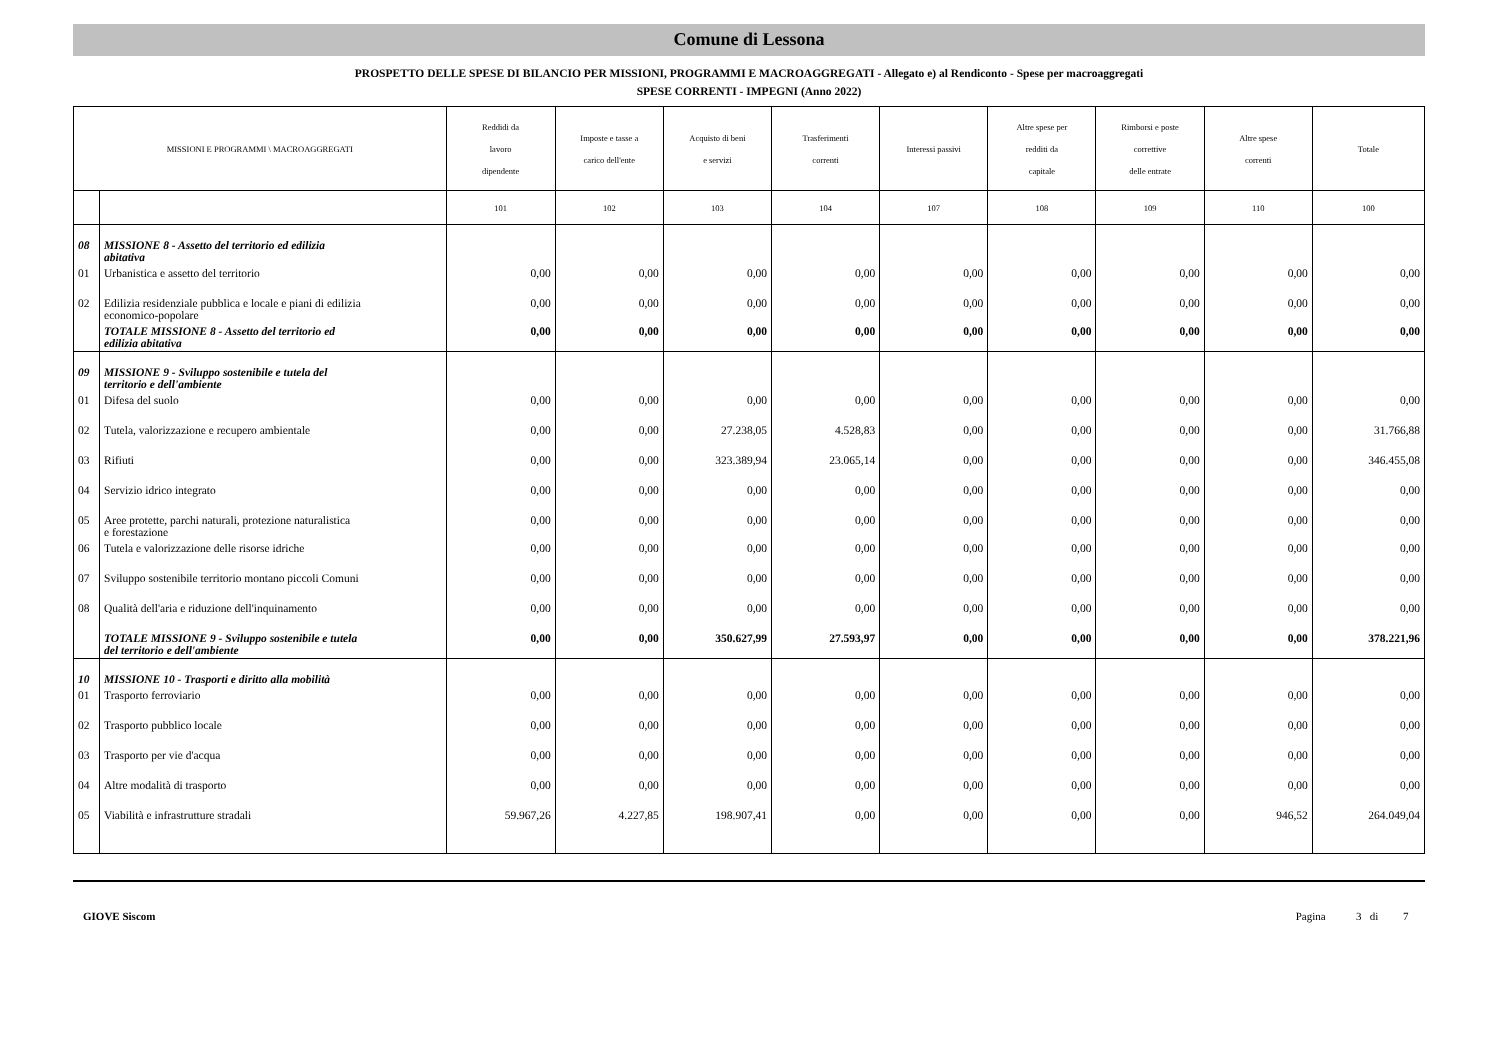Comune di Lessona
PROSPETTO DELLE SPESE DI BILANCIO PER MISSIONI, PROGRAMMI E MACROAGGREGATI - Allegato e) al Rendiconto - Spese per macroaggregati
SPESE CORRENTI - IMPEGNI (Anno 2022)
| MISSIONI E PROGRAMMI \ MACROAGGREGATI | | Reddidi da lavoro dipendente | Imposte e tasse a carico dell'ente | Acquisto di beni e servizi | Trasferimenti correnti | Interessi passivi | Altre spese per redditi da capitale | Rimborsi e poste correttive delle entrate | Altre spese correnti | Totale |
| --- | --- | --- | --- | --- | --- | --- | --- | --- | --- | --- |
| | | 101 | 102 | 103 | 104 | 107 | 108 | 109 | 110 | 100 |
| 08 | MISSIONE 8 - Assetto del territorio ed edilizia abitativa | | | | | | | | | |
| 01 | Urbanistica e assetto del territorio | 0,00 | 0,00 | 0,00 | 0,00 | 0,00 | 0,00 | 0,00 | 0,00 | 0,00 |
| 02 | Edilizia residenziale pubblica e locale e piani di edilizia economico-popolare | 0,00 | 0,00 | 0,00 | 0,00 | 0,00 | 0,00 | 0,00 | 0,00 | 0,00 |
| | TOTALE MISSIONE 8 - Assetto del territorio ed edilizia abitativa | 0,00 | 0,00 | 0,00 | 0,00 | 0,00 | 0,00 | 0,00 | 0,00 | 0,00 |
| 09 | MISSIONE 9 - Sviluppo sostenibile e tutela del territorio e dell'ambiente | | | | | | | | | |
| 01 | Difesa del suolo | 0,00 | 0,00 | 0,00 | 0,00 | 0,00 | 0,00 | 0,00 | 0,00 | 0,00 |
| 02 | Tutela, valorizzazione e recupero ambientale | 0,00 | 0,00 | 27.238,05 | 4.528,83 | 0,00 | 0,00 | 0,00 | 0,00 | 31.766,88 |
| 03 | Rifiuti | 0,00 | 0,00 | 323.389,94 | 23.065,14 | 0,00 | 0,00 | 0,00 | 0,00 | 346.455,08 |
| 04 | Servizio idrico integrato | 0,00 | 0,00 | 0,00 | 0,00 | 0,00 | 0,00 | 0,00 | 0,00 | 0,00 |
| 05 | Aree protette, parchi naturali, protezione naturalistica e forestazione | 0,00 | 0,00 | 0,00 | 0,00 | 0,00 | 0,00 | 0,00 | 0,00 | 0,00 |
| 06 | Tutela e valorizzazione delle risorse idriche | 0,00 | 0,00 | 0,00 | 0,00 | 0,00 | 0,00 | 0,00 | 0,00 | 0,00 |
| 07 | Sviluppo sostenibile territorio montano piccoli Comuni | 0,00 | 0,00 | 0,00 | 0,00 | 0,00 | 0,00 | 0,00 | 0,00 | 0,00 |
| 08 | Qualità dell'aria e riduzione dell'inquinamento | 0,00 | 0,00 | 0,00 | 0,00 | 0,00 | 0,00 | 0,00 | 0,00 | 0,00 |
| | TOTALE MISSIONE 9 - Sviluppo sostenibile e tutela del territorio e dell'ambiente | 0,00 | 0,00 | 350.627,99 | 27.593,97 | 0,00 | 0,00 | 0,00 | 0,00 | 378.221,96 |
| 10 | MISSIONE 10 - Trasporti e diritto alla mobilità | | | | | | | | | |
| 01 | Trasporto ferroviario | 0,00 | 0,00 | 0,00 | 0,00 | 0,00 | 0,00 | 0,00 | 0,00 | 0,00 |
| 02 | Trasporto pubblico locale | 0,00 | 0,00 | 0,00 | 0,00 | 0,00 | 0,00 | 0,00 | 0,00 | 0,00 |
| 03 | Trasporto per vie d'acqua | 0,00 | 0,00 | 0,00 | 0,00 | 0,00 | 0,00 | 0,00 | 0,00 | 0,00 |
| 04 | Altre modalità di trasporto | 0,00 | 0,00 | 0,00 | 0,00 | 0,00 | 0,00 | 0,00 | 0,00 | 0,00 |
| 05 | Viabilità e infrastrutture stradali | 59.967,26 | 4.227,85 | 198.907,41 | 0,00 | 0,00 | 0,00 | 0,00 | 946,52 | 264.049,04 |
GIOVE Siscom Pagina 3 di 7